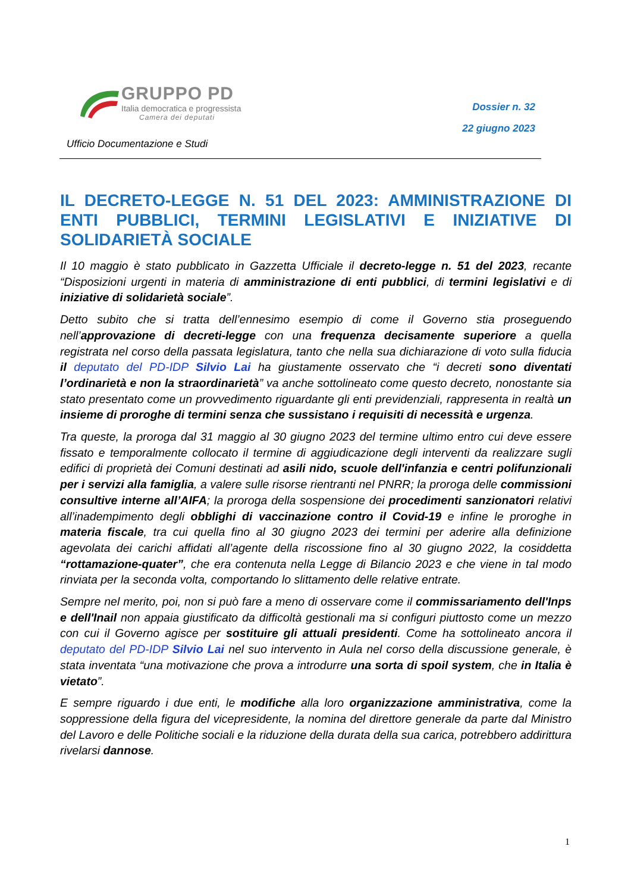GRUPPO PD
Italia democratica e progressista
Camera dei deputati
Dossier n. 32
22 giugno 2023
Ufficio Documentazione e Studi
IL DECRETO-LEGGE N. 51 DEL 2023: AMMINISTRAZIONE DI ENTI PUBBLICI, TERMINI LEGISLATIVI E INIZIATIVE DI SOLIDARIETÀ SOCIALE
Il 10 maggio è stato pubblicato in Gazzetta Ufficiale il decreto-legge n. 51 del 2023, recante “Disposizioni urgenti in materia di amministrazione di enti pubblici, di termini legislativi e di iniziative di solidarietà sociale”.
Detto subito che si tratta dell’ennesimo esempio di come il Governo stia proseguendo nell’approvazione di decreti-legge con una frequenza decisamente superiore a quella registrata nel corso della passata legislatura, tanto che nella sua dichiarazione di voto sulla fiducia il deputato del PD-IDP Silvio Lai ha giustamente osservato che “i decreti sono diventati l’ordinarietà e non la straordinarietà” va anche sottolineato come questo decreto, nonostante sia stato presentato come un provvedimento riguardante gli enti previdenziali, rappresenta in realtà un insieme di proroghe di termini senza che sussistano i requisiti di necessità e urgenza.
Tra queste, la proroga dal 31 maggio al 30 giugno 2023 del termine ultimo entro cui deve essere fissato e temporalmente collocato il termine di aggiudicazione degli interventi da realizzare sugli edifici di proprietà dei Comuni destinati ad asili nido, scuole dell'infanzia e centri polifunzionali per i servizi alla famiglia, a valere sulle risorse rientranti nel PNRR; la proroga delle commissioni consultive interne all’AIFA; la proroga della sospensione dei procedimenti sanzionatori relativi all’inadempimento degli obblighi di vaccinazione contro il Covid-19 e infine le proroghe in materia fiscale, tra cui quella fino al 30 giugno 2023 dei termini per aderire alla definizione agevolata dei carichi affidati all’agente della riscossione fino al 30 giugno 2022, la cosiddetta “rottamazione-quater”, che era contenuta nella Legge di Bilancio 2023 e che viene in tal modo rinviata per la seconda volta, comportando lo slittamento delle relative entrate.
Sempre nel merito, poi, non si può fare a meno di osservare come il commissariamento dell'Inps e dell'Inail non appaia giustificato da difficoltà gestionali ma si configuri piuttosto come un mezzo con cui il Governo agisce per sostituire gli attuali presidenti. Come ha sottolineato ancora il deputato del PD-IDP Silvio Lai nel suo intervento in Aula nel corso della discussione generale, è stata inventata “una motivazione che prova a introdurre una sorta di spoil system, che in Italia è vietato”.
E sempre riguardo i due enti, le modifiche alla loro organizzazione amministrativa, come la soppressione della figura del vicepresidente, la nomina del direttore generale da parte dal Ministro del Lavoro e delle Politiche sociali e la riduzione della durata della sua carica, potrebbero addirittura rivelarsi dannose.
1